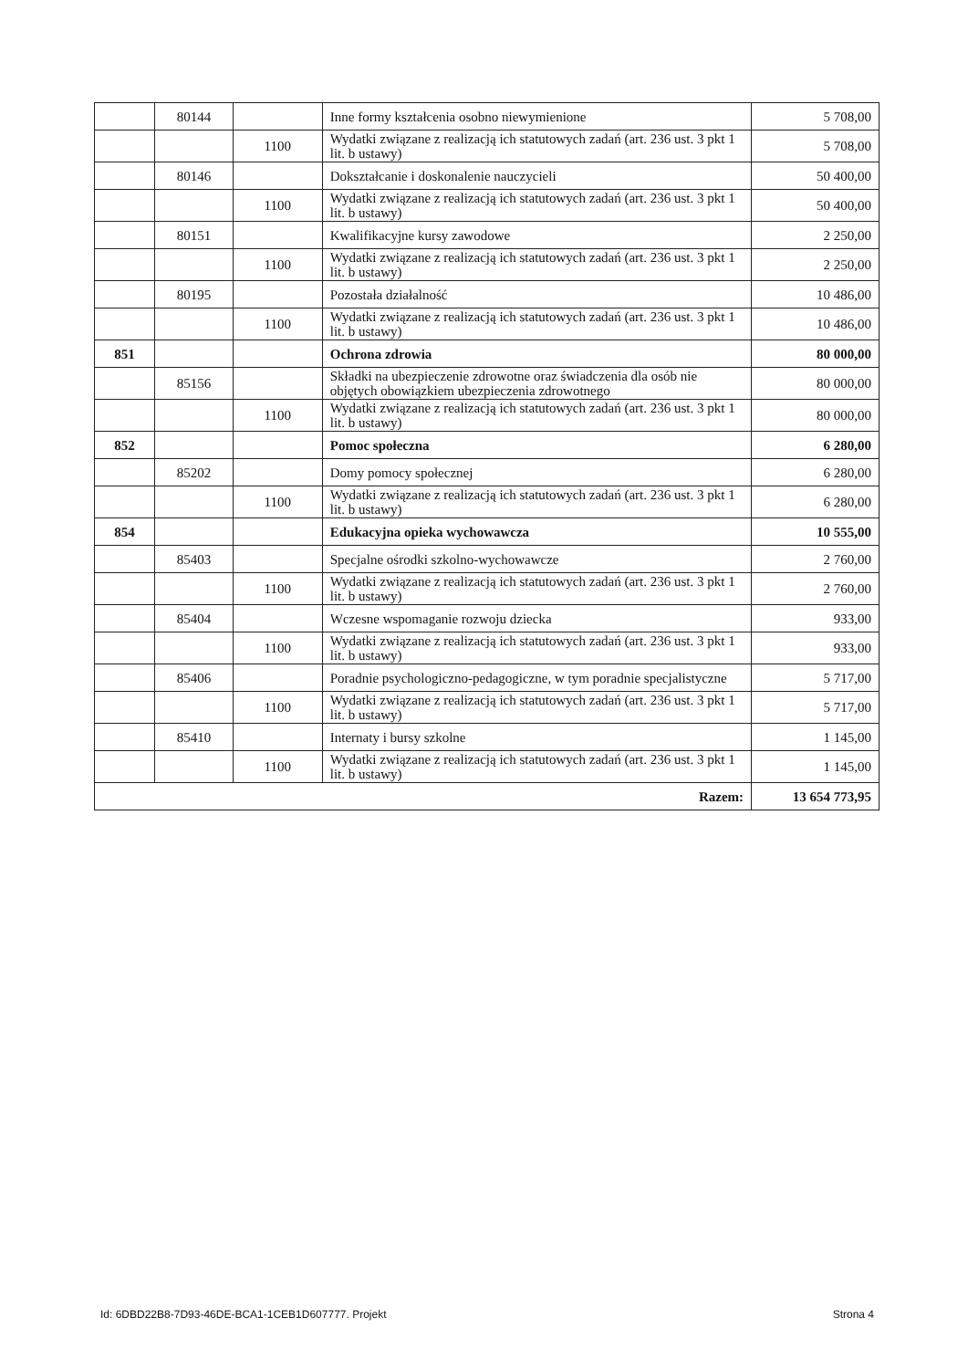| | 80144 | | Inne formy kształcenia osobno niewymienione | 5 708,00 |
| | | 1100 | Wydatki związane z realizacją ich statutowych zadań (art. 236 ust. 3 pkt 1 lit. b ustawy) | 5 708,00 |
| | 80146 | | Dokształcanie i doskonalenie nauczycieli | 50 400,00 |
| | | 1100 | Wydatki związane z realizacją ich statutowych zadań (art. 236 ust. 3 pkt 1 lit. b ustawy) | 50 400,00 |
| | 80151 | | Kwalifikacyjne kursy zawodowe | 2 250,00 |
| | | 1100 | Wydatki związane z realizacją ich statutowych zadań (art. 236 ust. 3 pkt 1 lit. b ustawy) | 2 250,00 |
| | 80195 | | Pozostała działalność | 10 486,00 |
| | | 1100 | Wydatki związane z realizacją ich statutowych zadań (art. 236 ust. 3 pkt 1 lit. b ustawy) | 10 486,00 |
| 851 | | | Ochrona zdrowia | 80 000,00 |
| | 85156 | | Składki na ubezpieczenie zdrowotne oraz świadczenia dla osób nie objętych obowiązkiem ubezpieczenia zdrowotnego | 80 000,00 |
| | | 1100 | Wydatki związane z realizacją ich statutowych zadań (art. 236 ust. 3 pkt 1 lit. b ustawy) | 80 000,00 |
| 852 | | | Pomoc społeczna | 6 280,00 |
| | 85202 | | Domy pomocy społecznej | 6 280,00 |
| | | 1100 | Wydatki związane z realizacją ich statutowych zadań (art. 236 ust. 3 pkt 1 lit. b ustawy) | 6 280,00 |
| 854 | | | Edukacyjna opieka wychowawcza | 10 555,00 |
| | 85403 | | Specjalne ośrodki szkolno-wychowawcze | 2 760,00 |
| | | 1100 | Wydatki związane z realizacją ich statutowych zadań (art. 236 ust. 3 pkt 1 lit. b ustawy) | 2 760,00 |
| | 85404 | | Wczesne wspomaganie rozwoju dziecka | 933,00 |
| | | 1100 | Wydatki związane z realizacją ich statutowych zadań (art. 236 ust. 3 pkt 1 lit. b ustawy) | 933,00 |
| | 85406 | | Poradnie psychologiczno-pedagogiczne, w tym poradnie specjalistyczne | 5 717,00 |
| | | 1100 | Wydatki związane z realizacją ich statutowych zadań (art. 236 ust. 3 pkt 1 lit. b ustawy) | 5 717,00 |
| | 85410 | | Internaty i bursy szkolne | 1 145,00 |
| | | 1100 | Wydatki związane z realizacją ich statutowych zadań (art. 236 ust. 3 pkt 1 lit. b ustawy) | 1 145,00 |
| Razem: | | | | 13 654 773,95 |
Id: 6DBD22B8-7D93-46DE-BCA1-1CEB1D607777. Projekt Strona 4